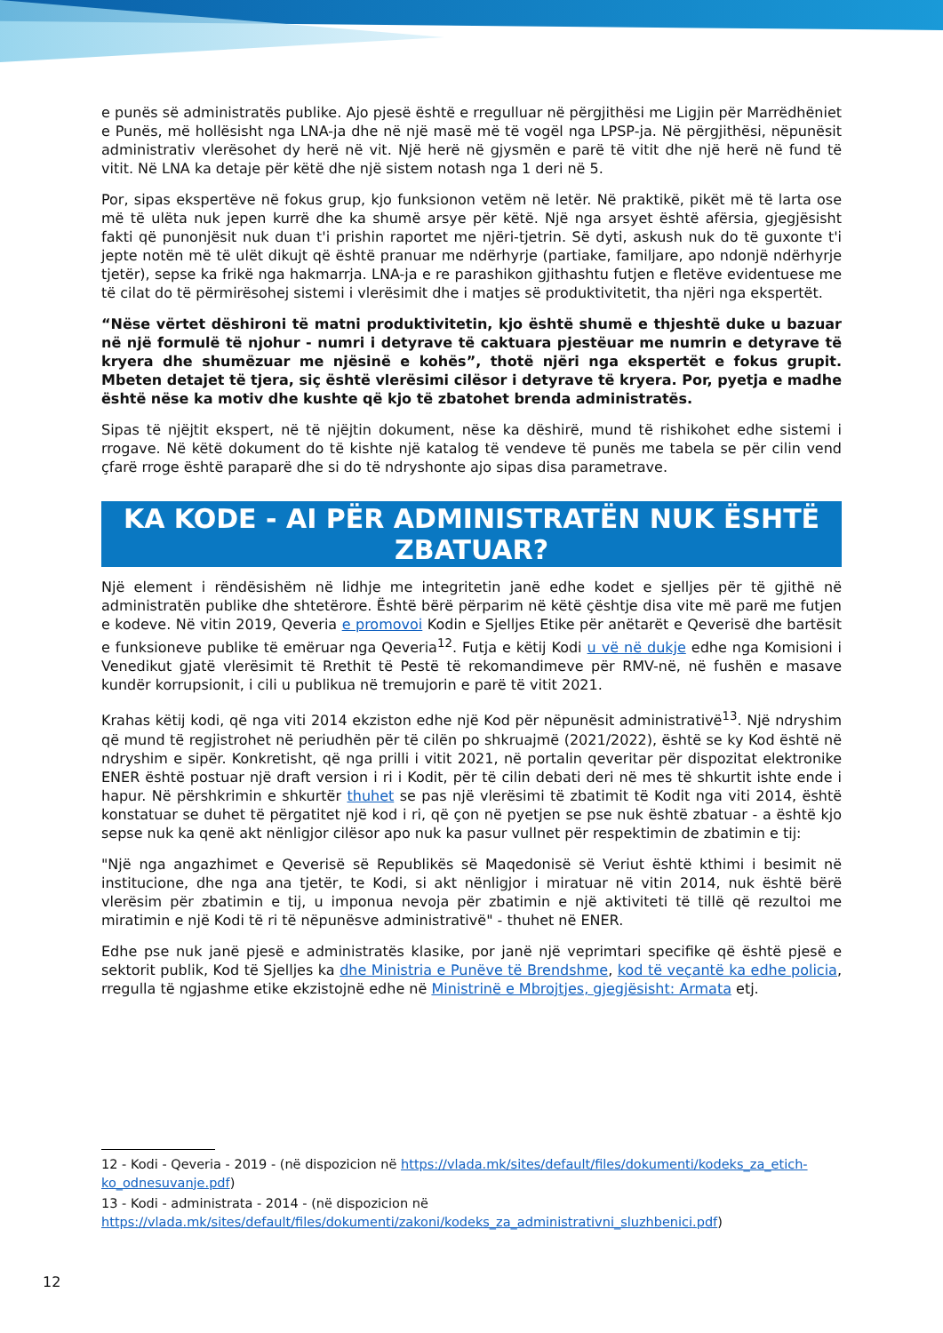e punës së administratës publike. Ajo pjesë është e rregulluar në përgjithësi me Ligjin për Marrëdhëniet e Punës, më hollësisht nga LNA-ja dhe në një masë më të vogël nga LPSP-ja. Në përgjithësi, nëpunësit administrativ vlerësohet dy herë në vit. Një herë në gjysmën e parë të vitit dhe një herë në fund të vitit. Në LNA ka detaje për këtë dhe një sistem notash nga 1 deri në 5.
Por, sipas ekspertëve në fokus grup, kjo funksionon vetëm në letër. Në praktikë, pikët më të larta ose më të ulëta nuk jepen kurrë dhe ka shumë arsye për këtë. Një nga arsyet është afërsia, gjegjësisht fakti që punonjësit nuk duan t'i prishin raportet me njëri-tjetrin. Së dyti, askush nuk do të guxonte t'i jepte notën më të ulët dikujt që është pranuar me ndërhyrje (partiake, familjare, apo ndonjë ndërhyrje tjetër), sepse ka frikë nga hakmarrja. LNA-ja e re parashikon gjithashtu futjen e fletëve evidentuese me të cilat do të përmirësohej sistemi i vlerësimit dhe i matjes së produktivitetit, tha njëri nga ekspertët.
“Nëse vërtet dëshironi të matni produktivitetin, kjo është shumë e thjeshtë duke u bazuar në një formulë të njohur - numri i detyrave të caktuara pjestëuar me numrin e detyrave të kryera dhe shumëzuar me njësinë e kohës”, thotë njëri nga ekspertët e fokus grupit. Mbeten detajet të tjera, siç është vlerësimi cilësor i detyrave të kryera. Por, pyetja e madhe është nëse ka motiv dhe kushte që kjo të zbatohet brenda administratës.
Sipas të njëjtit ekspert, në të njëjtin dokument, nëse ka dëshirë, mund të rishikohet edhe sistemi i rrogave. Në këtë dokument do të kishte një katalog të vendeve të punës me tabela se për cilin vend çfarë rroge është paraparë dhe si do të ndryshonte ajo sipas disa parametrave.
KA KODE - AI PËR ADMINISTRATËN NUK ËSHTË
ZBATUAR?
Një element i rëndësishëm në lidhje me integritetin janë edhe kodet e sjelljes për të gjithë në administratën publike dhe shtetërore. Është bërë përparim në këtë çështje disa vite më parë me futjen e kodeve. Në vitin 2019, Qeveria e promovoi Kodin e Sjelljes Etike për anëtarët e Qeverisë dhe bartësit e funksioneve publike të emëruar nga Qeveria<sup>12</sup>. Futja e këtij Kodi u vë në dukje edhe nga Komisioni i Venedikut gjatë vlerësimit të Rrethit të Pestë të rekomandimeve për RMV-në, në fushën e masave kundër korrupsionit, i cili u publikua në tremujorin e parë të vitit 2021.
Krahas këtij kodi, që nga viti 2014 ekziston edhe një Kod për nëpunësit administrativë<sup>13</sup>. Një ndryshim që mund të regjistrohet në periudhën për të cilën po shkruajmë (2021/2022), është se ky Kod është në ndryshim e sipër. Konkretisht, që nga prilli i vitit 2021, në portalin qeveritar për dispozitat elektronike ENER është postuar një draft version i ri i Kodit, për të cilin debati deri në mes të shkurtit ishte ende i hapur. Në përshkrimin e shkurtër thuhet se pas një vlerësimi të zbatimit të Kodit nga viti 2014, është konstatuar se duhet të përgatitet një kod i ri, që çon në pyetjen se pse nuk është zbatuar - a është kjo sepse nuk ka qenë akt nënligjor cilësor apo nuk ka pasur vullnet për respektimin de zbatimin e tij:
"Një nga angazhimet e Qeverisë së Republikës së Maqedonisë së Veriut është kthimi i besimit në institucione, dhe nga ana tjetër, te Kodi, si akt nënligjor i miratuar në vitin 2014, nuk është bërë vlerësim për zbatimin e tij, u imponua nevoja për zbatimin e një aktiviteti të tillë që rezultoi me miratimin e një Kodi të ri të nëpunësve administrativë" - thuhet në ENER.
Edhe pse nuk janë pjesë e administratës klasike, por janë një veprimtari specifike që është pjesë e sektorit publik, Kod të Sjelljes ka dhe Ministria e Punëve të Brendshme, kod të veçantë ka edhe policia, rregulla të ngjashme etike ekzistojnë edhe në Ministrinë e Mbrojtjes, gjegjësisht: Armata etj.
12 - Kodi - Qeveria - 2019 - (në dispozicion në https://vlada.mk/sites/default/files/dokumenti/kodeks_za_etich-ko_odnesuvanje.pdf)
13 - Kodi - administrata - 2014 - (në dispozicion në https://vlada.mk/sites/default/files/dokumenti/zakoni/kodeks_za_administrativni_sluzhbenici.pdf)
12